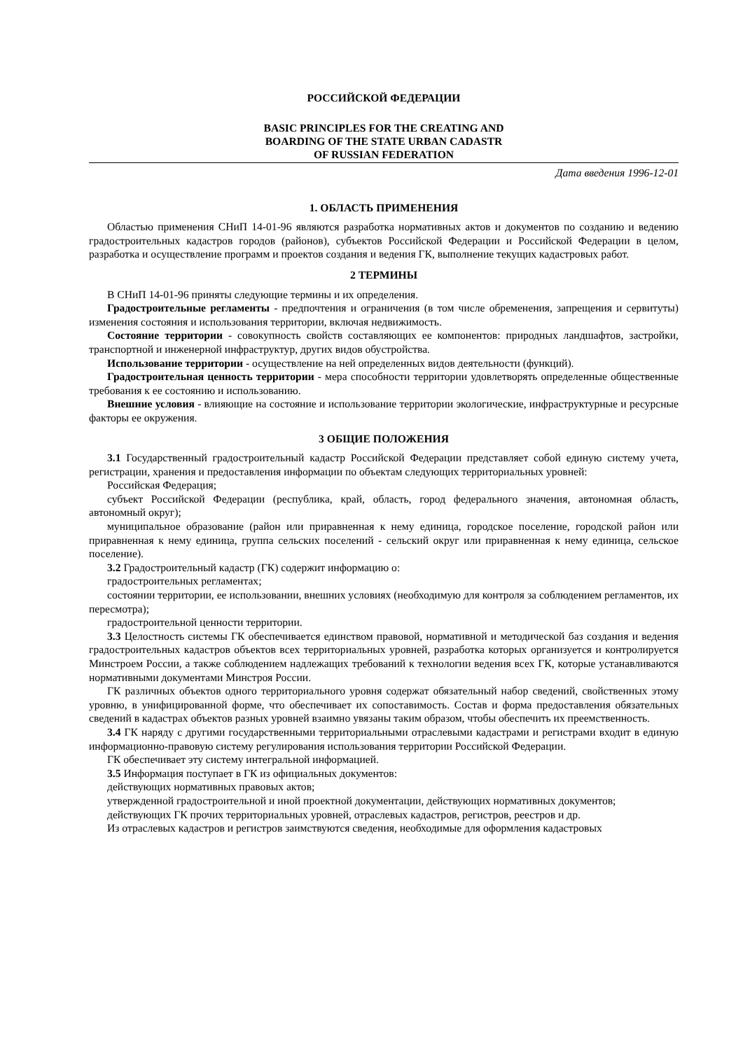РОССИЙСКОЙ ФЕДЕРАЦИИ
BASIC PRINCIPLES FOR THE CREATING AND
BOARDING OF THE STATE URBAN CADASTR
OF RUSSIAN FEDERATION
Дата введения 1996-12-01
1. ОБЛАСТЬ ПРИМЕНЕНИЯ
Областью применения СНиП 14-01-96 являются разработка нормативных актов и документов по созданию и ведению градостроительных кадастров городов (районов), субъектов Российской Федерации и Российской Федерации в целом, разработка и осуществление программ и проектов создания и ведения ГК, выполнение текущих кадастровых работ.
2 ТЕРМИНЫ
В СНиП 14-01-96 приняты следующие термины и их определения.
Градостроительные регламенты - предпочтения и ограничения (в том числе обременения, запрещения и сервитуты) изменения состояния и использования территории, включая недвижимость.
Состояние территории - совокупность свойств составляющих ее компонентов: природных ландшафтов, застройки, транспортной и инженерной инфраструктур, других видов обустройства.
Использование территории - осуществление на ней определенных видов деятельности (функций).
Градостроительная ценность территории - мера способности территории удовлетворять определенные общественные требования к ее состоянию и использованию.
Внешние условия - влияющие на состояние и использование территории экологические, инфраструктурные и ресурсные факторы ее окружения.
3 ОБЩИЕ ПОЛОЖЕНИЯ
3.1 Государственный градостроительный кадастр Российской Федерации представляет собой единую систему учета, регистрации, хранения и предоставления информации по объектам следующих территориальных уровней:
Российская Федерация;
субъект Российской Федерации (республика, край, область, город федерального значения, автономная область, автономный округ);
муниципальное образование (район или приравненная к нему единица, городское поселение, городской район или приравненная к нему единица, группа сельских поселений - сельский округ или приравненная к нему единица, сельское поселение).
3.2 Градостроительный кадастр (ГК) содержит информацию о:
градостроительных регламентах;
состоянии территории, ее использовании, внешних условиях (необходимую для контроля за соблюдением регламентов, их пересмотра);
градостроительной ценности территории.
3.3 Целостность системы ГК обеспечивается единством правовой, нормативной и методической баз создания и ведения градостроительных кадастров объектов всех территориальных уровней, разработка которых организуется и контролируется Минстроем России, а также соблюдением надлежащих требований к технологии ведения всех ГК, которые устанавливаются нормативными документами Минстроя России.
ГК различных объектов одного территориального уровня содержат обязательный набор сведений, свойственных этому уровню, в унифицированной форме, что обеспечивает их сопоставимость. Состав и форма предоставления обязательных сведений в кадастрах объектов разных уровней взаимно увязаны таким образом, чтобы обеспечить их преемственность.
3.4 ГК наряду с другими государственными территориальными отраслевыми кадастрами и регистрами входит в единую информационно-правовую систему регулирования использования территории Российской Федерации.
ГК обеспечивает эту систему интегральной информацией.
3.5 Информация поступает в ГК из официальных документов:
действующих нормативных правовых актов;
утвержденной градостроительной и иной проектной документации, действующих нормативных документов;
действующих ГК прочих территориальных уровней, отраслевых кадастров, регистров, реестров и др.
Из отраслевых кадастров и регистров заимствуются сведения, необходимые для оформления кадастровых